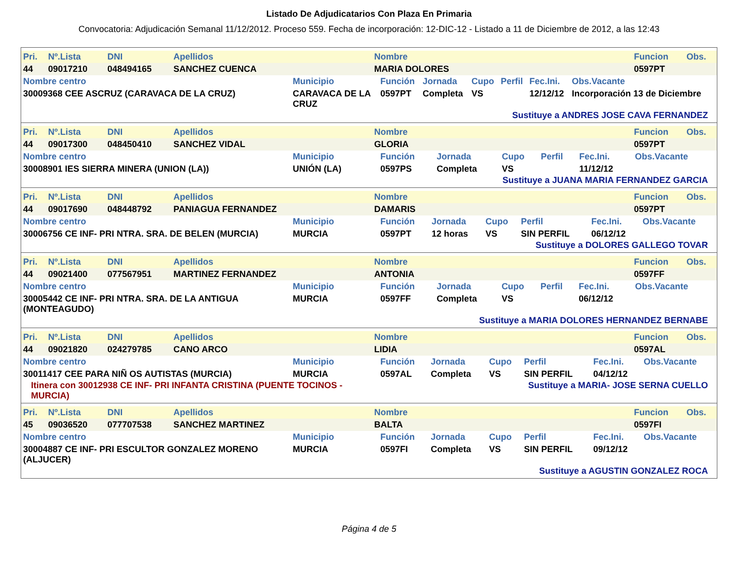Listado De Adjudicatarios Con Plaza En Primaria
Convocatoria: Adjudicación Semanal 11/12/2012. Proceso 559. Fecha de incorporación: 12-DIC-12 - Listado a 11 de Diciembre de 2012, a las 12:43
| Pri. | Nº.Lista | DNI | Apellidos | Nombre | Funcion | Obs. |
| --- | --- | --- | --- | --- | --- | --- |
| 44 | 09017210 | 048494165 | SANCHEZ CUENCA | MARIA DOLORES | 0597PT | |
| Nombre centro | Municipio | Función | Jornada | Cupo | Perfil | Fec.Ini. | Obs.Vacante |
| --- | --- | --- | --- | --- | --- | --- | --- |
| 30009368 CEE ASCRUZ (CARAVACA DE LA CRUZ) | CARAVACA DE LA CRUZ | 0597PT | Completa | VS | | 12/12/12 | Incorporación 13 de Diciembre |
Sustituye a ANDRES JOSE CAVA FERNANDEZ
| Pri. | Nº.Lista | DNI | Apellidos | Nombre | Funcion | Obs. |
| --- | --- | --- | --- | --- | --- | --- |
| 44 | 09017300 | 048450410 | SANCHEZ VIDAL | GLORIA | 0597PT | |
| Nombre centro | Municipio | Función | Jornada | Cupo | Perfil | Fec.Ini. | Obs.Vacante |
| --- | --- | --- | --- | --- | --- | --- | --- |
| 30008901 IES SIERRA MINERA (UNION (LA)) | UNIÓN (LA) | 0597PS | Completa | VS | | 11/12/12 | |
Sustituye a JUANA MARIA FERNANDEZ GARCIA
| Pri. | Nº.Lista | DNI | Apellidos | Nombre | Funcion | Obs. |
| --- | --- | --- | --- | --- | --- | --- |
| 44 | 09017690 | 048448792 | PANIAGUA FERNANDEZ | DAMARIS | 0597PT | |
| Nombre centro | Municipio | Función | Jornada | Cupo | Perfil | Fec.Ini. | Obs.Vacante |
| --- | --- | --- | --- | --- | --- | --- | --- |
| 30006756 CE INF- PRI NTRA. SRA. DE BELEN (MURCIA) | MURCIA | 0597PT | 12 horas | VS | SIN PERFIL | 06/12/12 | |
Sustituye a DOLORES GALLEGO TOVAR
| Pri. | Nº.Lista | DNI | Apellidos | Nombre | Funcion | Obs. |
| --- | --- | --- | --- | --- | --- | --- |
| 44 | 09021400 | 077567951 | MARTINEZ FERNANDEZ | ANTONIA | 0597FF | |
| Nombre centro | Municipio | Función | Jornada | Cupo | Perfil | Fec.Ini. | Obs.Vacante |
| --- | --- | --- | --- | --- | --- | --- | --- |
| 30005442 CE INF- PRI NTRA. SRA. DE LA ANTIGUA (MONTEAGUDO) | MURCIA | 0597FF | Completa | VS | | 06/12/12 | |
Sustituye a MARIA DOLORES HERNANDEZ BERNABE
| Pri. | Nº.Lista | DNI | Apellidos | Nombre | Funcion | Obs. |
| --- | --- | --- | --- | --- | --- | --- |
| 44 | 09021820 | 024279785 | CANO ARCO | LIDIA | 0597AL | |
| Nombre centro | Municipio | Función | Jornada | Cupo | Perfil | Fec.Ini. | Obs.Vacante |
| --- | --- | --- | --- | --- | --- | --- | --- |
| 30011417 CEE PARA NIÑ OS AUTISTAS (MURCIA) | MURCIA | 0597AL | Completa | VS | SIN PERFIL | 04/12/12 | |
Itinera con 30012938 CE INF- PRI INFANTA CRISTINA (PUENTE TOCINOS - MURCIA)
Sustituye a MARIA- JOSE SERNA CUELLO
| Pri. | Nº.Lista | DNI | Apellidos | Nombre | Funcion | Obs. |
| --- | --- | --- | --- | --- | --- | --- |
| 45 | 09036520 | 077707538 | SANCHEZ MARTINEZ | BALTA | 0597FI | |
| Nombre centro | Municipio | Función | Jornada | Cupo | Perfil | Fec.Ini. | Obs.Vacante |
| --- | --- | --- | --- | --- | --- | --- | --- |
| 30004887 CE INF- PRI ESCULTOR GONZALEZ MORENO (ALJUCER) | MURCIA | 0597FI | Completa | VS | SIN PERFIL | 09/12/12 | |
Sustituye a AGUSTIN GONZALEZ ROCA
Página 4 de 5